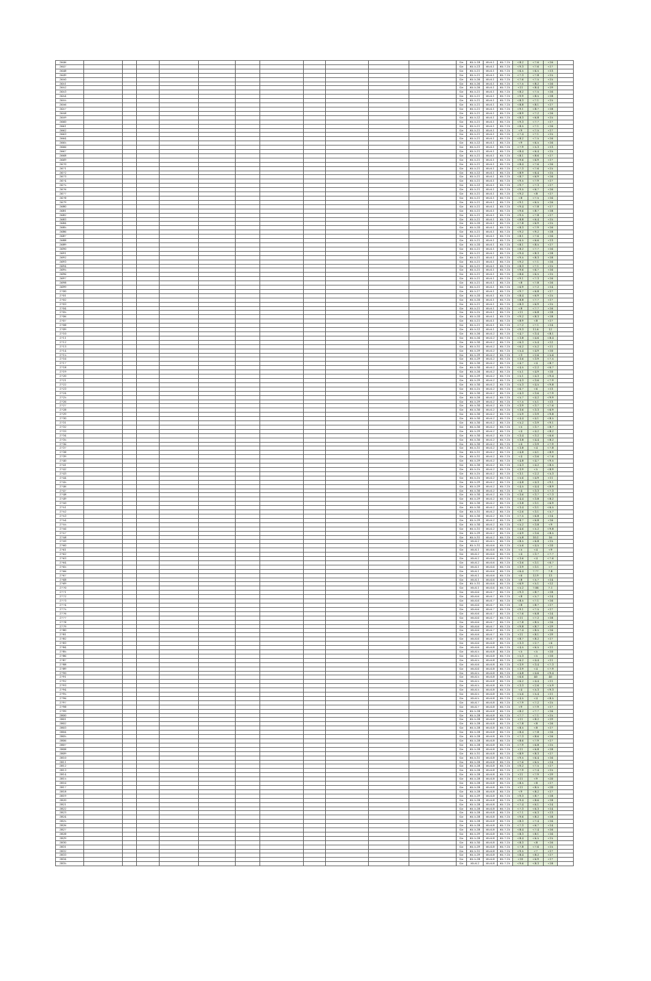| 2646 | | | | | | | | | | | | Ge | R5.5.18 | R5.6.1 | R5.7.25 | <8.2 | <7.6 | <16 | |
| 2647 | | | | | | | | | | | | Ge | R5.5.23 | R5.6.1 | R5.7.25 | <9.3 | <7.6 | <17 | |
| 2648 | | | | | | | | | | | | Ge | R5.5.21 | R5.6.1 | R5.7.25 | <6.5 | <6.5 | <13 | |
| 2649 | | | | | | | | | | | | Ge | R5.5.21 | R5.6.1 | R5.7.25 | <7.3 | <7.8 | <15 | |
| 2650 | | | | | | | | | | | | Ge | R5.5.26 | R5.6.1 | R5.7.25 | <7.6 | <7.5 | <15 | |
| 2651 | | | | | | | | | | | | Ge | R5.5.26 | R5.6.1 | R5.7.25 | <7.5 | <8.2 | <16 | |
| 2652 | | | | | | | | | | | | Ge | R5.5.26 | R5.6.1 | R5.7.25 | <11 | <8.4 | <19 | |
| 2653 | | | | | | | | | | | | Ge | R5.5.21 | R5.6.1 | R5.7.25 | <8.2 | <7.5 | <16 | |
| 2654 | | | | | | | | | | | | Ge | R5.5.21 | R5.6.1 | R5.7.25 | <9.9 | <8.5 | <18 | |
| 2655 | | | | | | | | | | | | Ge | R5.5.21 | R5.6.1 | R5.7.25 | <8.3 | <7.1 | <15 | |
| 2656 | | | | | | | | | | | | Ge | R5.5.21 | R5.6.1 | R5.7.25 | <8.8 | <8.1 | <17 | |
| 2657 | | | | | | | | | | | | Ge | R5.5.21 | R5.6.1 | R5.7.25 | <9.1 | <8.7 | <18 | |
| 2658 | | | | | | | | | | | | Ge | R5.5.21 | R5.6.1 | R5.7.25 | <8.9 | <7.2 | <16 | |
| 2659 | | | | | | | | | | | | Ge | R5.5.22 | R5.6.1 | R5.7.25 | <8.3 | <6.8 | <15 | |
| 2660 | | | | | | | | | | | | Ge | R5.5.21 | R5.6.1 | R5.7.25 | <9.3 | <7.7 | <17 | |
| 2661 | | | | | | | | | | | | Ge | R5.5.21 | R5.6.1 | R5.7.25 | <8.5 | <7.1 | <16 | |
| 2662 | | | | | | | | | | | | Ge | R5.5.21 | R5.6.1 | R5.7.25 | <9 | <7.5 | <17 | |
| 2663 | | | | | | | | | | | | Ge | R5.5.21 | R5.6.1 | R5.7.25 | <7.4 | <7.1 | <15 | |
| 2664 | | | | | | | | | | | | Ge | R5.5.21 | R5.6.1 | R5.7.25 | <8.2 | <7.5 | <16 | |
| 2665 | | | | | | | | | | | | Ge | R5.5.22 | R5.6.1 | R5.7.25 | <9 | <6.5 | <16 | |
| 2666 | | | | | | | | | | | | Ge | R5.5.21 | R5.6.1 | R5.7.25 | <7.9 | <5.3 | <13 | |
| 2667 | | | | | | | | | | | | Ge | R5.5.21 | R5.6.1 | R5.7.25 | <8.4 | <6.4 | <15 | |
| 2668 | | | | | | | | | | | | Ge | R5.5.21 | R5.6.1 | R5.7.25 | <8.1 | <8.6 | <17 | |
| 2669 | | | | | | | | | | | | Ge | R5.5.21 | R5.6.1 | R5.7.25 | <9.6 | <6.9 | <17 | |
| 2670 | | | | | | | | | | | | Ge | R5.5.21 | R5.6.1 | R5.7.25 | <8.4 | <7.6 | <16 | |
| 2671 | | | | | | | | | | | | Ge | R5.5.21 | R5.6.1 | R5.7.25 | <7.3 | <7.6 | <15 | |
| 2672 | | | | | | | | | | | | Ge | R5.5.22 | R5.6.1 | R5.7.25 | <8.9 | <6.4 | <15 | |
| 2673 | | | | | | | | | | | | Ge | R5.5.21 | R5.6.1 | R5.7.25 | <8.7 | <6.9 | <16 | |
| 2674 | | | | | | | | | | | | Ge | R5.5.21 | R5.6.1 | R5.7.25 | <9.5 | <7.9 | <17 | |
| 2675 | | | | | | | | | | | | Ge | R5.5.22 | R5.6.1 | R5.7.25 | <9.7 | <7.3 | <17 | |
| 2676 | | | | | | | | | | | | Ge | R5.5.21 | R5.6.1 | R5.7.25 | <9.5 | <6.7 | <16 | |
| 2677 | | | | | | | | | | | | Ge | R5.5.21 | R5.6.1 | R5.7.25 | <9.2 | <8 | <17 | |
| 2678 | | | | | | | | | | | | Ge | R5.5.21 | R5.6.1 | R5.7.25 | <8 | <7.5 | <16 | |
| 2679 | | | | | | | | | | | | Ge | R5.5.21 | R5.6.1 | R5.7.25 | <9.1 | <6.5 | <16 | |
| 2680 | | | | | | | | | | | | Ge | R5.5.21 | R5.6.1 | R5.7.25 | <9.4 | <7.8 | <17 | |
| 2681 | | | | | | | | | | | | Ge | R5.5.21 | R5.6.1 | R5.7.25 | <9.6 | <8.7 | <18 | |
| 2682 | | | | | | | | | | | | Ge | R5.5.21 | R5.6.1 | R5.7.25 | <9.5 | <7.8 | <17 | |
| 2683 | | | | | | | | | | | | Ge | R5.5.21 | R5.6.1 | R5.7.25 | <8.8 | <6.4 | <15 | |
| 2684 | | | | | | | | | | | | Ge | R5.5.20 | R5.6.1 | R5.7.25 | <7.8 | <6.9 | <15 | |
| 2685 | | | | | | | | | | | | Ge | R5.5.20 | R5.6.1 | R5.7.25 | <8.3 | <7.9 | <16 | |
| 2686 | | | | | | | | | | | | Ge | R5.5.21 | R5.6.1 | R5.7.25 | <9.2 | <9.2 | <18 | |
| 2687 | | | | | | | | | | | | Ge | R5.5.21 | R5.6.1 | R5.7.25 | <8.1 | <7.6 | <16 | |
| 2688 | | | | | | | | | | | | Ge | R5.5.21 | R5.6.1 | R5.7.25 | <6.5 | <6.6 | <13 | |
| 2689 | | | | | | | | | | | | Ge | R5.5.20 | R5.6.1 | R5.7.25 | <8.1 | <8.5 | <17 | |
| 2690 | | | | | | | | | | | | Ge | R5.5.21 | R5.6.1 | R5.7.25 | <8.2 | <7.7 | <16 | |
| 2691 | | | | | | | | | | | | Ge | R5.5.21 | R5.6.1 | R5.7.25 | <9.4 | <8.3 | <18 | |
| 2692 | | | | | | | | | | | | Ge | R5.5.21 | R5.6.1 | R5.7.25 | <9.5 | <8.3 | <18 | |
| 2693 | | | | | | | | | | | | Ge | R5.5.21 | R5.6.1 | R5.7.25 | <9.2 | <7.1 | <16 | |
| 2694 | | | | | | | | | | | | Ge | R5.5.21 | R5.6.1 | R5.7.25 | <8.3 | <7.1 | <15 | |
| 2695 | | | | | | | | | | | | Ge | R5.5.21 | R5.6.1 | R5.7.25 | <9.6 | <6.7 | <16 | |
| 2696 | | | | | | | | | | | | Ge | R5.5.21 | R5.6.1 | R5.7.25 | <8.6 | <6.5 | <15 | |
| 2697 | | | | | | | | | | | | Ge | R5.5.21 | R5.6.1 | R5.7.25 | <9.1 | <7.3 | <16 | |
| 2698 | | | | | | | | | | | | Ge | R5.5.21 | R5.6.1 | R5.7.25 | <8 | <7.8 | <16 | |
| 2699 | | | | | | | | | | | | Ge | R5.5.21 | R5.6.1 | R5.7.25 | <6.9 | <7.2 | <14 | |
| 2700 | | | | | | | | | | | | Ge | R5.5.27 | R5.6.1 | R5.7.25 | <9.7 | <6.8 | <17 | |
| 2701 | | | | | | | | | | | | Ge | R5.5.20 | R5.6.1 | R5.7.25 | <8.4 | <6.9 | <15 | |
| 2702 | | | | | | | | | | | | Ge | R5.5.20 | R5.6.1 | R5.7.25 | <8.8 | <7.7 | <17 | |
| 2703 | | | | | | | | | | | | Ge | R5.5.21 | R5.6.1 | R5.7.25 | <8.3 | <6.9 | <15 | |
| 2704 | | | | | | | | | | | | Ge | R5.5.21 | R5.6.1 | R5.7.25 | <8 | <7.7 | <16 | |
| 2705 | | | | | | | | | | | | Ge | R5.5.25 | R5.6.1 | R5.7.25 | <11 | <6.8 | <18 | |
| 2706 | | | | | | | | | | | | Ge | R5.5.20 | R5.6.1 | R5.7.25 | <9.2 | <8.3 | <18 | |
| 2707 | | | | | | | | | | | | Ge | R5.5.21 | R5.6.1 | R5.7.25 | <8.9 | <8 | <17 | |
| 2708 | | | | | | | | | | | | Ge | R5.5.21 | R5.6.1 | R5.7.25 | <7.2 | <7.1 | <14 | |
| 2709 | | | | | | | | | | | | Ge | R5.5.22 | R5.6.1 | R5.7.25 | <9.3 | 11.6 | 12 | |
| 2710 | | | | | | | | | | | | Ge | R5.5.26 | R5.6.2 | R5.7.25 | <4.7 | <3.4 | <8.1 | |
| 2711 | | | | | | | | | | | | Ge | R5.5.26 | R5.6.2 | R5.7.25 | <3.8 | <4.6 | <8.4 | |
| 2712 | | | | | | | | | | | | Ge | R5.5.30 | R5.6.2 | R5.7.25 | <6.3 | <5.4 | <12 | |
| 2713 | | | | | | | | | | | | Ge | R5.5.31 | R5.6.2 | R5.7.25 | <6.2 | <5.2 | <11 | |
| 2714 | | | | | | | | | | | | Ge | R5.5.29 | R5.6.2 | R5.7.25 | <5.4 | <4.9 | <10 | |
| 2715 | | | | | | | | | | | | Ge | R5.5.29 | R5.6.2 | R5.7.25 | <3 | <2.6 | <5.6 | |
| 2716 | | | | | | | | | | | | Ge | R5.5.29 | R5.6.2 | R5.7.25 | <3.6 | <3.9 | <7.5 | |
| 2717 | | | | | | | | | | | | Ge | R5.5.30 | R5.6.2 | R5.7.25 | <4.7 | <4 | <8.7 | |
| 2718 | | | | | | | | | | | | Ge | R5.5.30 | R5.6.2 | R5.7.25 | <4.5 | <2.2 | <6.7 | |
| 2719 | | | | | | | | | | | | Ge | R5.5.26 | R5.6.2 | R5.7.25 | <5.1 | <4.9 | <10 | |
| 2720 | | | | | | | | | | | | Ge | R5.5.29 | R5.6.2 | R5.7.25 | <5.1 | <4.3 | <9.4 | |
| 2721 | | | | | | | | | | | | Ge | R5.5.29 | R5.6.2 | R5.7.25 | <4.3 | <3.6 | <7.9 | |
| 2722 | | | | | | | | | | | | Ge | R5.5.30 | R5.6.2 | R5.7.25 | <5.3 | <4.5 | <9.8 | |
| 2723 | | | | | | | | | | | | Ge | R5.5.25 | R5.6.2 | R5.7.25 | <6.7 | <6 | <13 | |
| 2724 | | | | | | | | | | | | Ge | R5.5.30 | R5.6.2 | R5.7.25 | <4.3 | <3.6 | <7.9 | |
| 2725 | | | | | | | | | | | | Ge | R5.5.26 | R5.6.2 | R5.7.25 | <5.7 | <4.2 | <9.9 | |
| 2726 | | | | | | | | | | | | Ge | R5.5.29 | R5.6.2 | R5.7.25 | <7.5 | <5.1 | <13 | |
| 2727 | | | | | | | | | | | | Ge | R5.5.30 | R5.6.2 | R5.7.25 | <3.9 | <3.7 | <7.6 | |
| 2728 | | | | | | | | | | | | Ge | R5.5.30 | R5.6.2 | R5.7.25 | <3.6 | <3.3 | <6.9 | |
| 2729 | | | | | | | | | | | | Ge | R5.5.30 | R5.6.2 | R5.7.25 | <5.9 | <3.9 | <9.8 | |
| 2730 | | | | | | | | | | | | Ge | R5.5.30 | R5.6.2 | R5.7.25 | <4.4 | <4.1 | <8.5 | |
| 2731 | | | | | | | | | | | | Ge | R5.5.30 | R5.6.2 | R5.7.25 | <5.2 | <3.9 | <9.1 | |
| 2732 | | | | | | | | | | | | Ge | R5.5.30 | R5.6.2 | R5.7.25 | <5 | <3.7 | <8.7 | |
| 2733 | | | | | | | | | | | | Ge | R5.5.29 | R5.6.2 | R5.7.25 | <4 | <4.2 | <8.2 | |
| 2734 | | | | | | | | | | | | Ge | R5.5.30 | R5.6.2 | R5.7.25 | <3.4 | <3.2 | <6.6 | |
| 2735 | | | | | | | | | | | | Ge | R5.5.30 | R5.6.2 | R5.7.25 | <3.8 | <4.4 | <8.2 | |
| 2736 | | | | | | | | | | | | Ge | R5.5.30 | R5.6.2 | R5.7.25 | <4 | <3.9 | <7.9 | |
| 2737 | | | | | | | | | | | | Ge | R5.5.31 | R5.6.2 | R5.7.25 | <3.8 | <4 | <7.8 | |
| 2738 | | | | | | | | | | | | Ge | R5.5.31 | R5.6.2 | R5.7.25 | <4.8 | <4.1 | <8.9 | |
| 2739 | | | | | | | | | | | | Ge | R5.5.31 | R5.6.2 | R5.7.25 | <4 | <3.6 | <7.6 | |
| 2740 | | | | | | | | | | | | Ge | R5.5.29 | R5.6.2 | R5.7.25 | <4.8 | <4.7 | <9.5 | |
| 2741 | | | | | | | | | | | | Ge | R5.5.30 | R5.6.2 | R5.7.25 | <4.3 | <4.2 | <8.5 | |
| 2742 | | | | | | | | | | | | Ge | R5.5.25 | R5.6.2 | R5.7.25 | <3.9 | <5 | <8.9 | |
| 2743 | | | | | | | | | | | | Ge | R5.5.25 | R5.6.2 | R5.7.25 | <3.1 | <2.2 | <5.3 | |
| 2744 | | | | | | | | | | | | Ge | R5.5.25 | R5.6.2 | R5.7.25 | <5.6 | <4.9 | <11 | |
| 2745 | | | | | | | | | | | | Ge | R5.5.29 | R5.6.2 | R5.7.25 | <4.8 | <4.3 | <9.1 | |
| 2746 | | | | | | | | | | | | Ge | R5.5.29 | R5.6.2 | R5.7.25 | <4.5 | <4.4 | <8.9 | |
| 2747 | | | | | | | | | | | | Ge | R5.5.30 | R5.6.2 | R5.7.25 | <4 | <3.3 | <7.3 | |
| 2748 | | | | | | | | | | | | Ge | R5.5.30 | R5.6.2 | R5.7.25 | <3.6 | <3.7 | <7.3 | |
| 2749 | | | | | | | | | | | | Ge | R5.5.29 | R5.6.2 | R5.7.25 | <4.4 | <3.8 | <8.2 | |
| 2750 | | | | | | | | | | | | Ge | R5.5.30 | R5.6.2 | R5.7.25 | <3.8 | <3.1 | <6.9 | |
| 2751 | | | | | | | | | | | | Ge | R5.5.30 | R5.6.2 | R5.7.25 | <3.4 | <3.1 | <6.5 | |
| 2752 | | | | | | | | | | | | Ge | R5.5.31 | R5.6.2 | R5.7.25 | <2.6 | <3.1 | <5.7 | |
| 2753 | | | | | | | | | | | | Ge | R5.5.30 | R5.6.2 | R5.7.25 | <7.5 | <6.8 | <14 | |
| 2754 | | | | | | | | | | | | Ge | R5.5.29 | R5.6.2 | R5.7.25 | <8.7 | <6.8 | <16 | |
| 2755 | | | | | | | | | | | | Ge | R5.5.30 | R5.6.2 | R5.7.25 | <5.2 | <3.8 | <9 | |
| 2756 | | | | | | | | | | | | Ge | R5.5.31 | R5.6.2 | R5.7.25 | <4.6 | <5.2 | <9.8 | |
| 2757 | | | | | | | | | | | | Ge | R5.5.29 | R5.6.2 | R5.7.25 | <4.9 | <3.6 | <8.5 | |
| 2758 | | | | | | | | | | | | Ge | R5.5.31 | R5.6.2 | R5.7.25 | <5.8 | 10.2 | 16 | |
| 2759 | | | | | | | | | | | | Ge | R5.6.2 | R5.6.5 | R5.7.25 | <8.5 | <6.8 | <15 | |
| 2760 | | | | | | | | | | | | Ge | R5.5.31 | R5.6.6 | R5.7.25 | <5.6 | <4.5 | <10 | |
| 2761 | | | | | | | | | | | | Ge | R5.6.1 | R5.6.6 | R5.7.25 | <5 | <4 | <9 | |
| 2762 | | | | | | | | | | | | Ge | R5.6.2 | R5.6.6 | R5.7.25 | <4 | <3.7 | <7.7 | |
| 2763 | | | | | | | | | | | | Ge | R5.6.2 | R5.6.6 | R5.7.25 | <3.6 | <4 | <7.6 | |
| 2764 | | | | | | | | | | | | Ge | R5.6.2 | R5.6.6 | R5.7.25 | <3.6 | <3.1 | <6.7 | |
| 2765 | | | | | | | | | | | | Ge | R5.6.1 | R5.6.6 | R5.7.25 | <3.9 | <3.1 | <7 | |
| 2766 | | | | | | | | | | | | Ge | R5.6.1 | R5.6.6 | R5.7.25 | <6.4 | 7.77 | 7.8 | |
| 2767 | | | | | | | | | | | | Ge | R5.6.1 | R5.6.6 | R5.7.25 | <6 | 12.9 | 13 | |
| 2768 | | | | | | | | | | | | Ge | R5.6.1 | R5.6.6 | R5.7.25 | <8 | <5.7 | <14 | |
| 2769 | | | | | | | | | | | | Ge | R5.5.31 | R5.6.6 | R5.7.25 | <6.9 | <5.1 | <12 | |
| 2770 | | | | | | | | | | | | Ge | R5.6.1 | R5.6.6 | R5.7.25 | <5.2 | 7.06 | 7.1 | |
| 2771 | | | | | | | | | | | | Ge | R5.6.6 | R5.6.7 | R5.7.25 | <9.3 | <8.7 | <18 | |
| 2772 | | | | | | | | | | | | Ge | R5.6.6 | R5.6.7 | R5.7.25 | <8 | <5.7 | <14 | |
| 2773 | | | | | | | | | | | | Ge | R5.6.6 | R5.6.7 | R5.7.25 | <8.5 | <7.1 | <16 | |
| 2774 | | | | | | | | | | | | Ge | R5.6.6 | R5.6.7 | R5.7.25 | <8 | <8.7 | <17 | |
| 2775 | | | | | | | | | | | | Ge | R5.6.6 | R5.6.7 | R5.7.25 | <9.1 | <7.5 | <17 | |
| 2776 | | | | | | | | | | | | Ge | R5.6.6 | R5.6.7 | R5.7.25 | <7.6 | <6.8 | <14 | |
| 2777 | | | | | | | | | | | | Ge | R5.6.6 | R5.6.7 | R5.7.25 | <11 | <7.2 | <18 | |
| 2778 | | | | | | | | | | | | Ge | R5.6.6 | R5.6.7 | R5.7.25 | <7.8 | <8.5 | <16 | |
| 2779 | | | | | | | | | | | | Ge | R5.6.6 | R5.6.7 | R5.7.25 | <9.8 | <8.7 | <19 | |
| 2780 | | | | | | | | | | | | Ge | R5.6.6 | R5.6.7 | R5.7.25 | <7.4 | <8.5 | <16 | |
| 2781 | | | | | | | | | | | | Ge | R5.6.6 | R5.6.7 | R5.7.25 | <11 | <8.1 | <19 | |
| 2782 | | | | | | | | | | | | Ge | R5.6.6 | R5.6.7 | R5.7.25 | <8.7 | <8.2 | <17 | |
| 2783 | | | | | | | | | | | | Ge | R5.6.6 | R5.6.8 | R5.7.25 | <3.3 | <2.7 | <6 | |
| 2784 | | | | | | | | | | | | Ge | R5.6.6 | R5.6.8 | R5.7.25 | <4.5 | <6.5 | <11 | |
| 2785 | | | | | | | | | | | | Ge | R5.6.5 | R5.6.8 | R5.7.25 | <5 | <5 | <10 | |
| 2786 | | | | | | | | | | | | Ge | R5.6.5 | R5.6.8 | R5.7.25 | <5.3 | <5 | <10 | |
| 2787 | | | | | | | | | | | | Ge | R5.6.5 | R5.6.8 | R5.7.25 | <6.2 | <4.4 | <11 | |
| 2788 | | | | | | | | | | | | Ge | R5.6.6 | R5.6.8 | R5.7.25 | <3.9 | <3.4 | <7.3 | |
| 2789 | | | | | | | | | | | | Ge | R5.6.6 | R5.6.8 | R5.7.25 | <3.9 | <4 | <7.9 | |
| 2790 | | | | | | | | | | | | Ge | R5.6.5 | R5.6.8 | R5.7.25 | <4.8 | <4.6 | <9.4 | |
| 2791 | | | | | | | | | | | | Ge | R5.6.5 | R5.6.8 | R5.7.25 | <6.6 | 40 | 40 | |
| 2792 | | | | | | | | | | | | Ge | R5.6.5 | R5.6.8 | R5.7.25 | <6.2 | <4.4 | <11 | |
| 2793 | | | | | | | | | | | | Ge | R5.6.5 | R5.6.8 | R5.7.25 | <3.3 | <2.6 | <5.9 | |
| 2794 | | | | | | | | | | | | Ge | R5.6.5 | R5.6.8 | R5.7.25 | <4 | <5.3 | <9.3 | |
| 2795 | | | | | | | | | | | | Ge | R5.6.5 | R5.6.8 | R5.7.25 | <5.6 | <5.4 | <11 | |
| 2796 | | | | | | | | | | | | Ge | R5.6.5 | R5.6.8 | R5.7.25 | <4.5 | <4 | <8.5 | |
| 2797 | | | | | | | | | | | | Ge | R5.6.7 | R5.6.8 | R5.7.25 | <7.9 | <7.2 | <15 | |
| 2798 | | | | | | | | | | | | Ge | R5.6.7 | R5.6.8 | R5.7.25 | <9 | <7.9 | <17 | |
| 2799 | | | | | | | | | | | | Ge | R5.5.28 | R5.6.8 | R5.7.25 | <8.2 | <7.7 | <16 | |
| 2800 | | | | | | | | | | | | Ge | R5.5.28 | R5.6.8 | R5.7.25 | <7.7 | <7.1 | <15 | |
| 2801 | | | | | | | | | | | | Ge | R5.5.28 | R5.6.8 | R5.7.25 | <11 | <8.2 | <19 | |
| 2802 | | | | | | | | | | | | Ge | R5.5.28 | R5.6.8 | R5.7.25 | <7.8 | <8 | <16 | |
| 2803 | | | | | | | | | | | | Ge | R5.5.28 | R5.6.8 | R5.7.25 | <8.5 | <8 | <17 | |
| 2804 | | | | | | | | | | | | Ge | R5.5.28 | R5.6.8 | R5.7.25 | <8.4 | <7.8 | <16 | |
| 2805 | | | | | | | | | | | | Ge | R5.5.28 | R5.6.8 | R5.7.25 | <7.3 | <8.6 | <16 | |
| 2806 | | | | | | | | | | | | Ge | R5.5.28 | R5.6.8 | R5.7.25 | <8.6 | <7.9 | <17 | |
| 2807 | | | | | | | | | | | | Ge | R5.5.28 | R5.6.8 | R5.7.25 | <7.9 | <6.8 | <15 | |
| 2808 | | | | | | | | | | | | Ge | R5.5.28 | R5.6.8 | R5.7.25 | <11 | <6.8 | <18 | |
| 2809 | | | | | | | | | | | | Ge | R5.5.31 | R5.6.8 | R5.7.25 | <8.9 | <8.3 | <17 | |
| 2810 | | | | | | | | | | | | Ge | R5.5.31 | R5.6.8 | R5.7.25 | <9.5 | <6.4 | <16 | |
| 2811 | | | | | | | | | | | | Ge | R5.5.28 | R5.6.8 | R5.7.25 | <7.6 | <6.5 | <14 | |
| 2812 | | | | | | | | | | | | Ge | R5.5.28 | R5.6.8 | R5.7.25 | <9.2 | <7.5 | <17 | |
| 2813 | | | | | | | | | | | | Ge | R5.5.28 | R5.6.8 | R5.7.25 | <7.9 | <7.4 | <15 | |
| 2814 | | | | | | | | | | | | Ge | R5.5.28 | R5.6.8 | R5.7.25 | <11 | <7.9 | <19 | |
| 2815 | | | | | | | | | | | | Ge | R5.5.28 | R5.6.8 | R5.7.25 | <11 | <9 | <20 | |
| 2816 | | | | | | | | | | | | Ge | R5.5.28 | R5.6.8 | R5.7.25 | <8.5 | <8 | <17 | |
| 2817 | | | | | | | | | | | | Ge | R5.5.28 | R5.6.8 | R5.7.25 | <11 | <8.5 | <20 | |
| 2818 | | | | | | | | | | | | Ge | R5.5.28 | R5.6.8 | R5.7.25 | <9 | <8.2 | <17 | |
| 2819 | | | | | | | | | | | | Ge | R5.5.29 | R5.6.8 | R5.7.25 | <9.3 | <8.7 | <18 | |
| 2820 | | | | | | | | | | | | Ge | R5.5.28 | R5.6.8 | R5.7.25 | <9.4 | <8.6 | <18 | |
| 2821 | | | | | | | | | | | | Ge | R5.5.28 | R5.6.8 | R5.7.25 | <7.4 | <6.1 | <14 | |
| 2822 | | | | | | | | | | | | Ge | R5.5.28 | R5.6.8 | R5.7.25 | <7.3 | <6.3 | <14 | |
| 2823 | | | | | | | | | | | | Ge | R5.5.28 | R5.6.8 | R5.7.25 | <7.1 | <6.3 | <13 | |
| 2824 | | | | | | | | | | | | Ge | R5.5.28 | R5.6.8 | R5.7.25 | <9.6 | <8.2 | <18 | |
| 2825 | | | | | | | | | | | | Ge | R5.5.28 | R5.6.8 | R5.7.25 | <8.3 | <7.4 | <16 | |
| 2826 | | | | | | | | | | | | Ge | R5.5.28 | R5.6.8 | R5.7.25 | <7.3 | <6.7 | <14 | |
| 2827 | | | | | | | | | | | | Ge | R5.5.28 | R5.6.8 | R5.7.25 | <8.4 | <7.4 | <16 | |
| 2828 | | | | | | | | | | | | Ge | R5.5.29 | R5.6.8 | R5.7.25 | <8.3 | <8.1 | <16 | |
| 2829 | | | | | | | | | | | | Ge | R5.5.28 | R5.6.8 | R5.7.25 | <8.4 | <6.5 | <15 | |
| 2830 | | | | | | | | | | | | Ge | R5.5.30 | R5.6.8 | R5.7.25 | <8.3 | <8 | <16 | |
| 2831 | | | | | | | | | | | | Ge | R5.5.29 | R5.6.8 | R5.7.25 | <7.8 | <7.6 | <15 | |
| 2832 | | | | | | | | | | | | Ge | R5.5.31 | R5.6.8 | R5.7.25 | <9.5 | <7 | <17 | |
| 2833 | | | | | | | | | | | | Ge | R5.5.29 | R5.6.8 | R5.7.25 | <8.4 | <8.2 | <17 | |
| 2834 | | | | | | | | | | | | Ge | R5.5.28 | R5.6.8 | R5.7.25 | <10 | <6.9 | <17 | |
| 2835 | | | | | | | | | | | | Ge | R5.6.2 | R5.6.8 | R5.7.25 | <9.6 | <8.3 | <18 | |